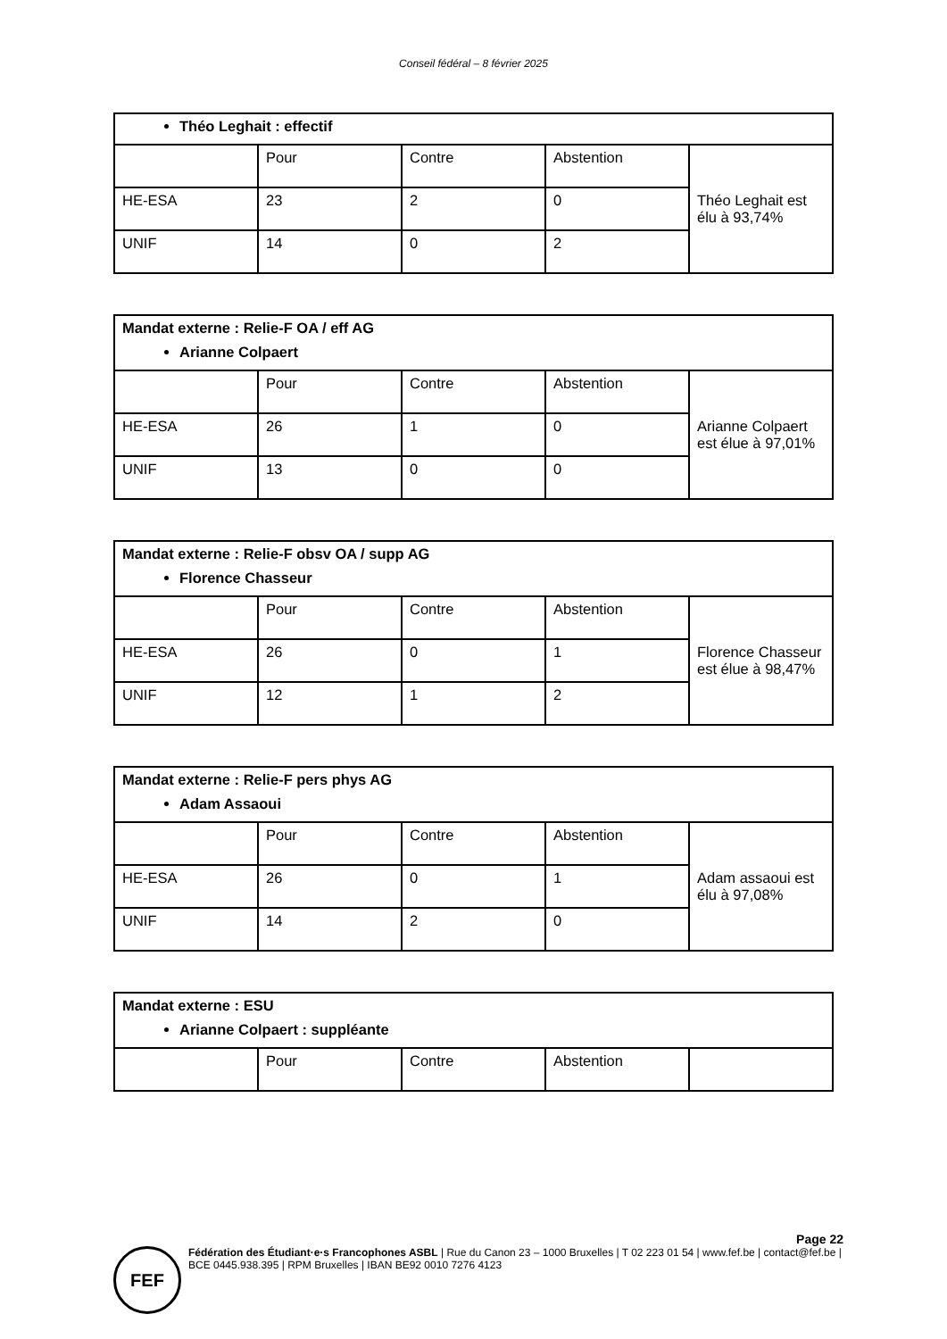Conseil fédéral – 8 février 2025
| Théo Leghait : effectif | | | | |
| | Pour | Contre | Abstention | Théo Leghait est élu à 93,74% |
| HE-ESA | 23 | 2 | 0 | |
| UNIF | 14 | 0 | 2 | |
| Mandat externe : Relie-F OA / eff AG Arianne Colpaert | | | | |
| | Pour | Contre | Abstention | Arianne Colpaert est élue à 97,01% |
| HE-ESA | 26 | 1 | 0 | |
| UNIF | 13 | 0 | 0 | |
| Mandat externe : Relie-F obsv OA / supp AG Florence Chasseur | | | | |
| | Pour | Contre | Abstention | Florence Chasseur est élue à 98,47% |
| HE-ESA | 26 | 0 | 1 | |
| UNIF | 12 | 1 | 2 | |
| Mandat externe : Relie-F pers phys AG Adam Assaoui | | | | |
| | Pour | Contre | Abstention | Adam assaoui est élu à 97,08% |
| HE-ESA | 26 | 0 | 1 | |
| UNIF | 14 | 2 | 0 | |
| Mandat externe : ESU Arianne Colpaert : suppléante | | | | |
| | Pour | Contre | Abstention | |
Page 22
FEF
Fédération des Étudiant·e·s Francophones ASBL | Rue du Canon 23 – 1000 Bruxelles | T 02 223 01 54 | www.fef.be | contact@fef.be | BCE 0445.938.395 | RPM Bruxelles | IBAN BE92 0010 7276 4123